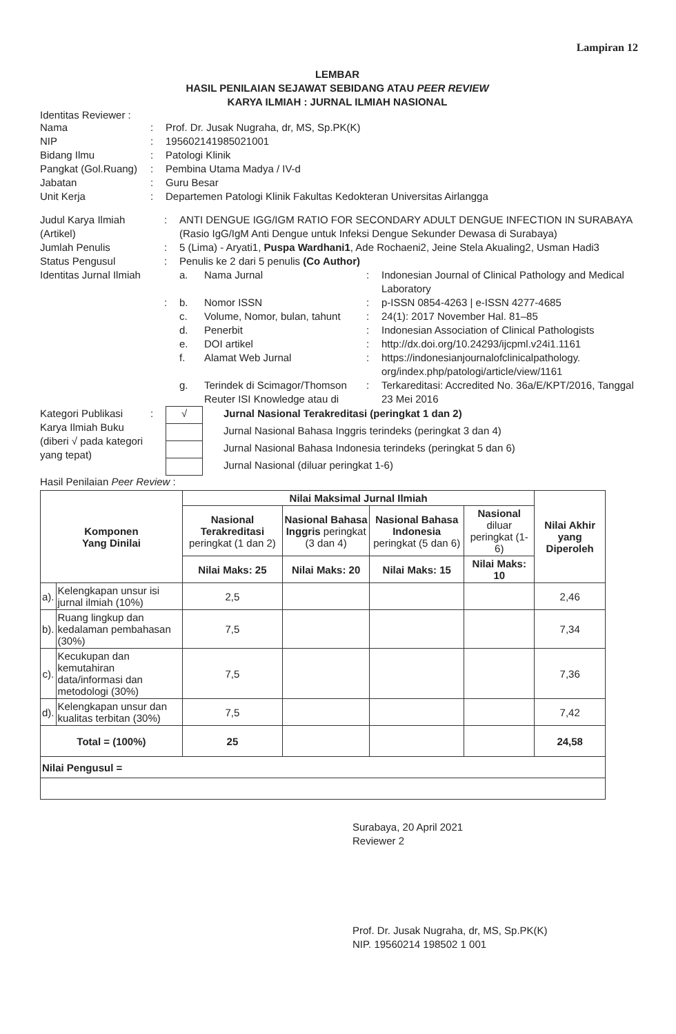Lampiran 12
LEMBAR
HASIL PENILAIAN SEJAWAT SEBIDANG ATAU PEER REVIEW
KARYA ILMIAH : JURNAL ILMIAH NASIONAL
Identitas Reviewer :
| Nama | : | Prof. Dr. Jusak Nugraha, dr, MS, Sp.PK(K) |
| NIP | : | 195602141985021001 |
| Bidang Ilmu | : | Patologi Klinik |
| Pangkat (Gol.Ruang) | : | Pembina Utama Madya / IV-d |
| Jabatan | : | Guru Besar |
| Unit Kerja | : | Departemen Patologi Klinik Fakultas Kedokteran Universitas Airlangga |
| Judul Karya Ilmiah (Artikel) | : | ANTI DENGUE IGG/IGM RATIO FOR SECONDARY ADULT DENGUE INFECTION IN SURABAYA (Rasio IgG/IgM Anti Dengue untuk Infeksi Dengue Sekunder Dewasa di Surabaya) | | | |
| Jumlah Penulis | : | 5 (Lima) - Aryati1, Puspa Wardhani1 , Ade Rochaeni2, Jeine Stela Akualing2, Usman Hadi3 | | | |
| Status Pengusul | : | Penulis ke 2 dari 5 penulis (Co Author) | | | |
| Identitas Jurnal Ilmiah | | a. | Nama Jurnal | : | Indonesian Journal of Clinical Pathology and Medical Laboratory |
| | : | b. | Nomor ISSN | : | p-ISSN 0854-4263 / e-ISSN 4277-4685 |
| | | c. | Volume, Nomor, bulan, tahunt | : | 24(1): 2017 November Hal. 81–85 |
| | | d. | Penerbit | : | Indonesian Association of Clinical Pathologists |
| | | e. | DOI artikel | : | http://dx.doi.org/10.24293/ijcpml.v24i1.1161 |
| | | f. | Alamat Web Jurnal | : | https://indonesianjournalofclinicalpathology. org/index.php/patologi/article/view/1161 |
| | | g. | Terindek di Scimagor/Thomson Reuter ISI Knowledge atau di | : | Terkareditasi: Accredited No. 36a/E/KPT/2016, Tanggal 23 Mei 2016 |
| Kategori Publikasi Karya Ilmiah Buku (diberi √ pada kategori yang tepat) | : | √ | Jurnal Nasional Terakreditasi (peringkat 1 dan 2) |
| | | | Jurnal Nasional Bahasa Inggris terindeks (peringkat 3 dan 4) |
| | | | Jurnal Nasional Bahasa Indonesia terindeks (peringkat 5 dan 6) |
| | | | Jurnal Nasional (diluar peringkat 1-6) |
Hasil Penilaian Peer Review :
| Komponen Yang Dinilai | | Nilai Maksimal Jurnal Ilmiah | | | | Nilai Akhir yang Diperoleh |
| --- | --- | --- | --- | --- | --- | --- |
| | | Nasional Terakreditasi peringkat (1 dan 2) | Nasional Bahasa Inggris peringkat (3 dan 4) | Nasional Bahasa Indonesia peringkat (5 dan 6) | Nasional diluar peringkat (1-6) | |
| | | Nilai Maks: 25 | Nilai Maks: 20 | Nilai Maks: 15 | Nilai Maks: 10 | |
| a). | Kelengkapan unsur isi jurnal ilmiah (10%) | 2,5 | | | | 2,46 |
| b). | Ruang lingkup dan kedalaman pembahasan (30%) | 7,5 | | | | 7,34 |
| c). | Kecukupan dan kemutahiran data/informasi dan metodologi (30%) | 7,5 | | | | 7,36 |
| d). | Kelengkapan unsur dan kualitas terbitan (30%) | 7,5 | | | | 7,42 |
| Total = (100%) | | 25 | | | | 24,58 |
| Nilai Pengusul = | | | | | | |
Surabaya, 20 April 2021
Reviewer 2
Prof. Dr. Jusak Nugraha, dr, MS, Sp.PK(K)
NIP. 19560214 198502 1 001